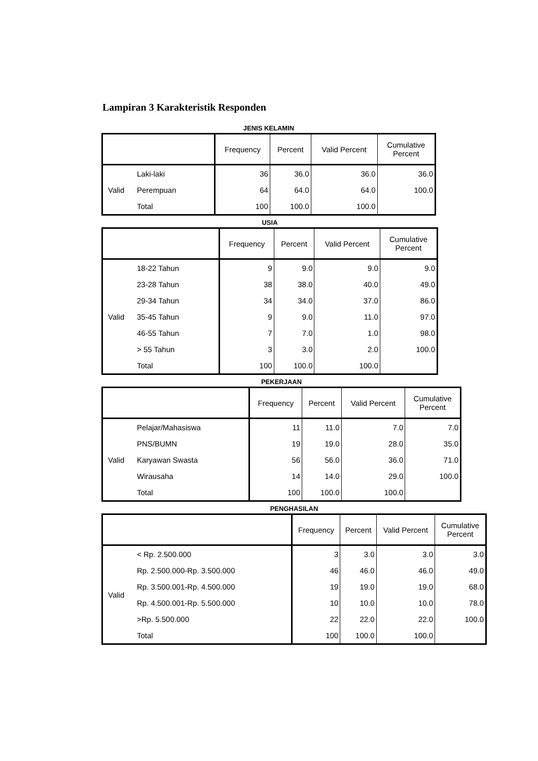Lampiran 3 Karakteristik Responden
JENIS KELAMIN
| | | Frequency | Percent | Valid Percent | Cumulative Percent |
| --- | --- | --- | --- | --- | --- |
| Valid | Laki-laki | 36 | 36.0 | 36.0 | 36.0 |
| | Perempuan | 64 | 64.0 | 64.0 | 100.0 |
| | Total | 100 | 100.0 | 100.0 | |
USIA
| | | Frequency | Percent | Valid Percent | Cumulative Percent |
| --- | --- | --- | --- | --- | --- |
| Valid | 18-22 Tahun | 9 | 9.0 | 9.0 | 9.0 |
| | 23-28 Tahun | 38 | 38.0 | 40.0 | 49.0 |
| | 29-34 Tahun | 34 | 34.0 | 37.0 | 86.0 |
| | 35-45 Tahun | 9 | 9.0 | 11.0 | 97.0 |
| | 46-55 Tahun | 7 | 7.0 | 1.0 | 98.0 |
| | > 55 Tahun | 3 | 3.0 | 2.0 | 100.0 |
| | Total | 100 | 100.0 | 100.0 | |
PEKERJAAN
| | | Frequency | Percent | Valid Percent | Cumulative Percent |
| --- | --- | --- | --- | --- | --- |
| Valid | Pelajar/Mahasiswa | 11 | 11.0 | 7.0 | 7.0 |
| | PNS/BUMN | 19 | 19.0 | 28.0 | 35.0 |
| | Karyawan Swasta | 56 | 56.0 | 36.0 | 71.0 |
| | Wirausaha | 14 | 14.0 | 29.0 | 100.0 |
| | Total | 100 | 100.0 | 100.0 | |
PENGHASILAN
| | | Frequency | Percent | Valid Percent | Cumulative Percent |
| --- | --- | --- | --- | --- | --- |
| Valid | < Rp. 2.500.000 | 3 | 3.0 | 3.0 | 3.0 |
| | Rp. 2.500.000-Rp. 3.500.000 | 46 | 46.0 | 46.0 | 49.0 |
| | Rp. 3.500.001-Rp. 4.500.000 | 19 | 19.0 | 19.0 | 68.0 |
| | Rp. 4.500.001-Rp. 5.500.000 | 10 | 10.0 | 10.0 | 78.0 |
| | >Rp. 5.500.000 | 22 | 22.0 | 22.0 | 100.0 |
| | Total | 100 | 100.0 | 100.0 | |